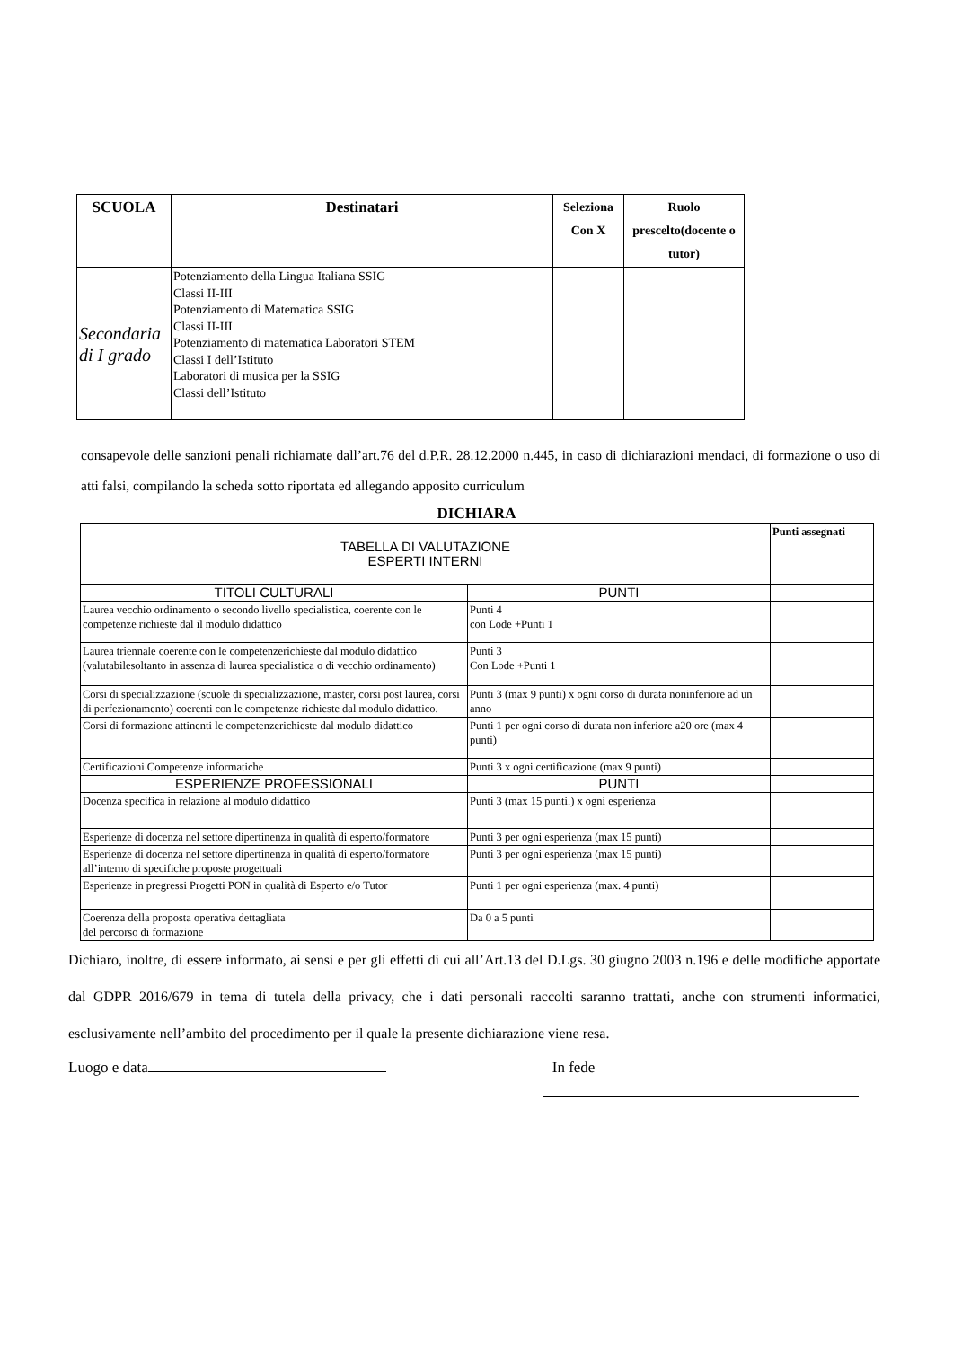| SCUOLA | Destinatari | Seleziona Con X | Ruolo prescelto(docente o tutor) |
| --- | --- | --- | --- |
| Secondaria di I grado | Potenziamento della Lingua Italiana SSIG Classi II-III Potenziamento di Matematica SSIG Classi II-III Potenziamento di matematica Laboratori STEM Classi I dell’Istituto Laboratori di musica per la SSIG Classi dell’Istituto | | |
consapevole delle sanzioni penali richiamate dall’art.76 del d.P.R. 28.12.2000 n.445, in caso di dichiarazioni mendaci, di formazione o uso di atti falsi, compilando la scheda sotto riportata ed allegando apposito curriculum
DICHIARA
| TABELLA DI VALUTAZIONE ESPERTI INTERNI | | Punti assegnati |
| TITOLI CULTURALI | PUNTI | |
| Laurea vecchio ordinamento o secondo livello specialistica, coerente con le competenze richieste dal il modulo didattico | Punti 4 con Lode +Punti 1 | |
| Laurea triennale coerente con le competenzerichieste dal modulo didattico (valutabilesoltanto in assenza di laurea specialistica o di vecchio ordinamento) | Punti 3 Con Lode +Punti 1 | |
| Corsi di specializzazione (scuole di specializzazione, master, corsi post laurea, corsi di perfezionamento) coerenti con le competenze richieste dal modulo didattico. | Punti 3 (max 9 punti) x ogni corso di durata noninferiore ad un anno | |
| Corsi di formazione attinenti le competenzerichieste dal modulo didattico | Punti 1 per ogni corso di durata non inferiore a20 ore (max 4 punti) | |
| Certificazioni Competenze informatiche | Punti 3 x ogni certificazione (max 9 punti) | |
| ESPERIENZE PROFESSIONALI | PUNTI | |
| Docenza specifica in relazione al modulo didattico | Punti 3 (max 15 punti.) x ogni esperienza | |
| Esperienze di docenza nel settore dipertinenza in qualità di esperto/formatore | Punti 3 per ogni esperienza (max 15 punti) | |
| Esperienze di docenza nel settore dipertinenza in qualità di esperto/formatore all’interno di specifiche proposte progettuali | Punti 3 per ogni esperienza (max 15 punti) | |
| Esperienze in pregressi Progetti PON in qualità di Esperto e/o Tutor | Punti 1 per ogni esperienza (max. 4 punti) | |
| Coerenza della proposta operativa dettagliata del percorso di formazione | Da 0 a 5 punti | |
Dichiaro, inoltre, di essere informato, ai sensi e per gli effetti di cui all’Art.13 del D.Lgs. 30 giugno 2003 n.196 e delle modifiche apportate dal GDPR 2016/679 in tema di tutela della privacy, che i dati personali raccolti saranno trattati, anche con strumenti informatici, esclusivamente nell’ambito del procedimento per il quale la presente dichiarazione viene resa.
Luogo e data In fede